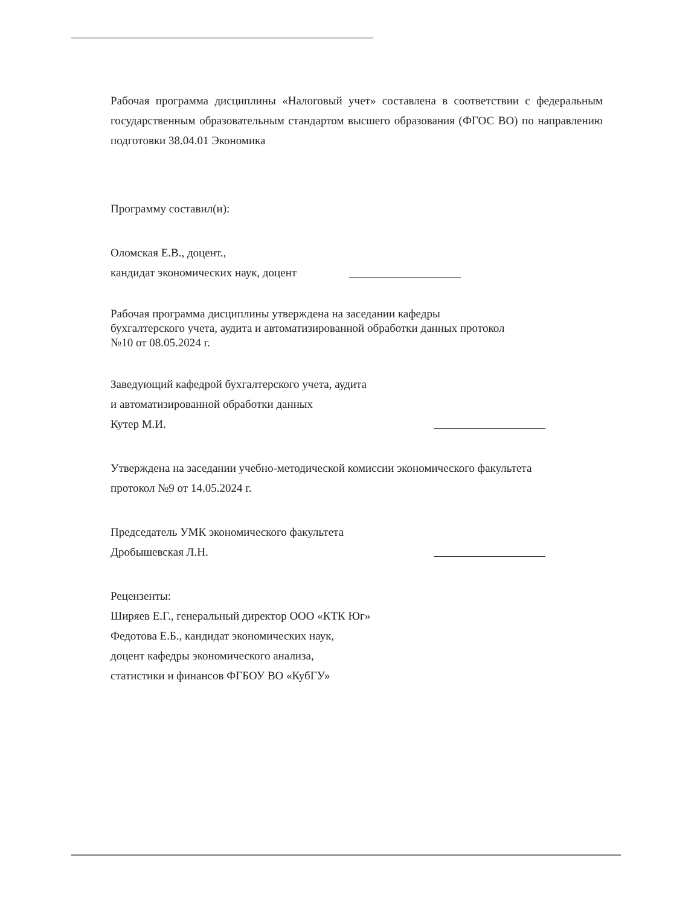Рабочая программа дисциплины «Налоговый учет» составлена в соответствии с федеральным государственным образовательным стандартом высшего образования (ФГОС ВО) по направлению подготовки 38.04.01 Экономика
Программу составил(и):
Оломская Е.В., доцент.,
кандидат экономических наук, доцент
Рабочая программа дисциплины утверждена на заседании кафедры
бухгалтерского учета, аудита и автоматизированной обработки данных протокол
№10 от 08.05.2024 г.
Заведующий кафедрой бухгалтерского учета, аудита
и автоматизированной обработки данных
Кутер М.И.
Утверждена на заседании учебно-методической комиссии экономического факультета
протокол №9 от 14.05.2024 г.
Председатель УМК экономического факультета
Дробышевская Л.Н.
Рецензенты:
Ширяев Е.Г., генеральный директор ООО «КТК Юг»
Федотова Е.Б., кандидат экономических наук,
доцент кафедры экономического анализа,
статистики и финансов ФГБОУ ВО «КубГУ»